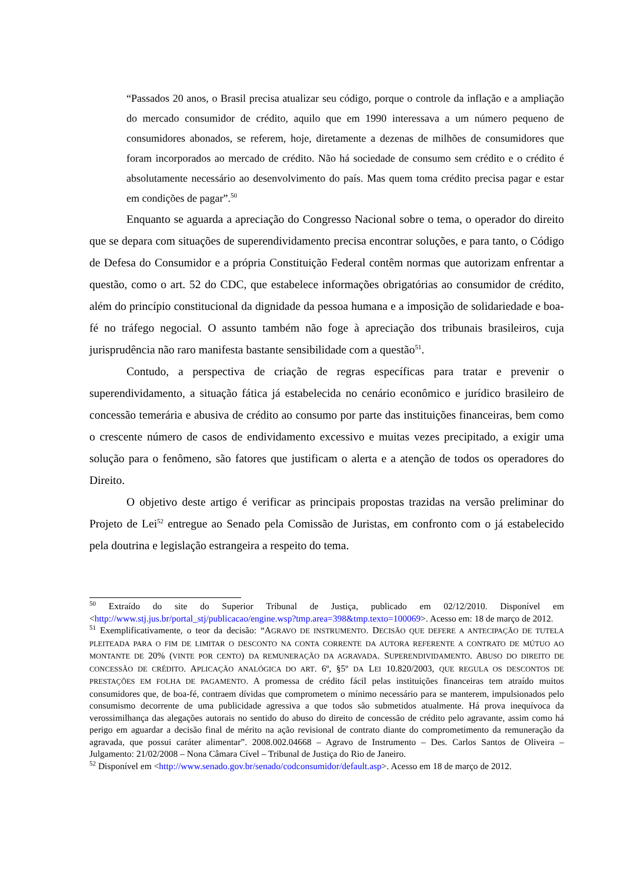“Passados 20 anos, o Brasil precisa atualizar seu código, porque o controle da inflação e a ampliação do mercado consumidor de crédito, aquilo que em 1990 interessava a um número pequeno de consumidores abonados, se referem, hoje, diretamente a dezenas de milhões de consumidores que foram incorporados ao mercado de crédito. Não há sociedade de consumo sem crédito e o crédito é absolutamente necessário ao desenvolvimento do país. Mas quem toma crédito precisa pagar e estar em condições de pagar”.<sup>50</sup>
Enquanto se aguarda a apreciação do Congresso Nacional sobre o tema, o operador do direito que se depara com situações de superendividamento precisa encontrar soluções, e para tanto, o Código de Defesa do Consumidor e a própria Constituição Federal contêm normas que autorizam enfrentar a questão, como o art. 52 do CDC, que estabelece informações obrigatórias ao consumidor de crédito, além do princípio constitucional da dignidade da pessoa humana e a imposição de solidariedade e boa-fé no tráfego negocial. O assunto também não foge à apreciação dos tribunais brasileiros, cuja jurisprudência não raro manifesta bastante sensibilidade com a questão<sup>51</sup>.
Contudo, a perspectiva de criação de regras específicas para tratar e prevenir o superendividamento, a situação fática já estabelecida no cenário econômico e jurídico brasileiro de concessão temerária e abusiva de crédito ao consumo por parte das instituições financeiras, bem como o crescente número de casos de endividamento excessivo e muitas vezes precipitado, a exigir uma solução para o fenômeno, são fatores que justificam o alerta e a atenção de todos os operadores do Direito.
O objetivo deste artigo é verificar as principais propostas trazidas na versão preliminar do Projeto de Lei<sup>52</sup> entregue ao Senado pela Comissão de Juristas, em confronto com o já estabelecido pela doutrina e legislação estrangeira a respeito do tema.
<sup>50</sup> Extraído do site do Superior Tribunal de Justiça, publicado em 02/12/2010. Disponível em <http://www.stj.jus.br/portal_stj/publicacao/engine.wsp?tmp.area=398&tmp.texto=100069>. Acesso em: 18 de março de 2012.
<sup>51</sup> Exemplificativamente, o teor da decisão: “AGRAVO DE INSTRUMENTO. DECISÃO QUE DEFERE A ANTECIPAÇÃO DE TUTELA PLEITEADA PARA O FIM DE LIMITAR O DESCONTO NA CONTA CORRENTE DA AUTORA REFERENTE A CONTRATO DE MÚTUO AO MONTANTE DE 20% (VINTE POR CENTO) DA REMUNERAÇÃO DA AGRAVADA. SUPERENDIVIDAMENTO. ABUSO DO DIREITO DE CONCESSÃO DE CRÉDITO. APLICAÇÃO ANALÓGICA DO ART. 6º, §5º DA LEI 10.820/2003, QUE REGULA OS DESCONTOS DE PRESTAÇÕES EM FOLHA DE PAGAMENTO. A promessa de crédito fácil pelas instituições financeiras tem atraído muitos consumidores que, de boa-fé, contraem dívidas que comprometem o mínimo necessário para se manterem, impulsionados pelo consumismo decorrente de uma publicidade agressiva a que todos são submetidos atualmente. Há prova inequívoca da verossimilhança das alegações autorais no sentido do abuso do direito de concessão de crédito pelo agravante, assim como há perigo em aguardar a decisão final de mérito na ação revisional de contrato diante do comprometimento da remuneração da agravada, que possui caráter alimentar”. 2008.002.04668 – Agravo de Instrumento – Des. Carlos Santos de Oliveira – Julgamento: 21/02/2008 – Nona Câmara Cível – Tribunal de Justiça do Rio de Janeiro.
<sup>52</sup> Disponível em <http://www.senado.gov.br/senado/codconsumidor/default.asp>. Acesso em 18 de março de 2012.